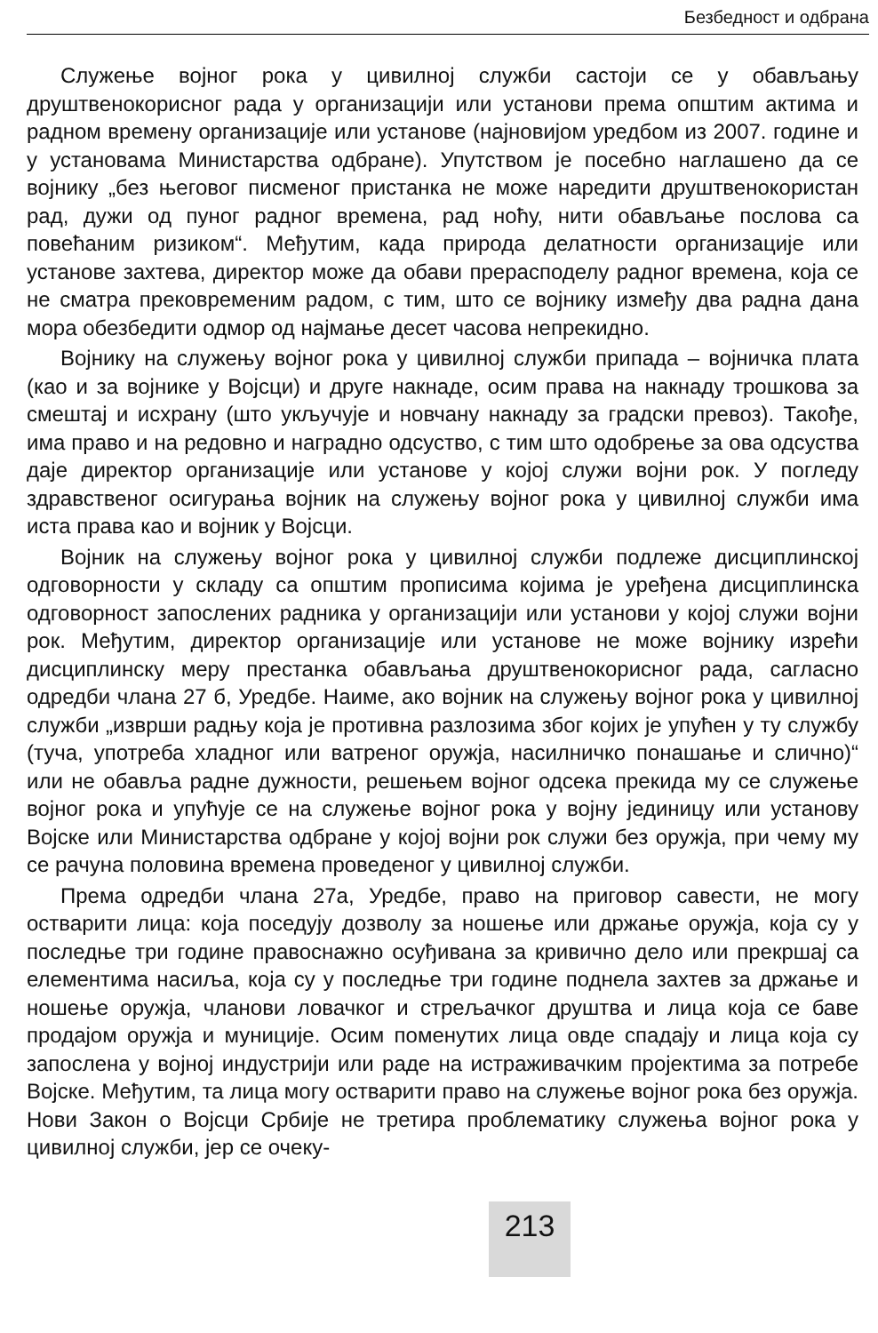Безбедност и одбрана
Служење војног рока у цивилној служби састоји се у обављању друштвенокорисног рада у организацији или установи према општим актима и радном времену организације или установе (најновијом уредбом из 2007. године и у установама Министарства одбране). Упутством је посебно наглашено да се војнику „без његовог писменог пристанка не може наредити друштвенокористан рад, дужи од пуног радног времена, рад ноћу, нити обављање послова са повећаним ризиком“. Међутим, када природа делатности организације или установе захтева, директор може да обави прерасподелу радног времена, која се не сматра прековременим радом, с тим, што се војнику између два радна дана мора обезбедити одмор од најмање десет часова непрекидно.
Војнику на служењу војног рока у цивилној служби припада – војничка плата (као и за војнике у Војсци) и друге накнаде, осим права на накнаду трошкова за смештај и исхрану (што укључује и новчану накнаду за градски превоз). Такође, има право и на редовно и наградно одсуство, с тим што одобрење за ова одсуства даје директор организације или установе у којој служи војни рок. У погледу здравственог осигурања војник на служењу војног рока у цивилној служби има иста права као и војник у Војсци.
Војник на служењу војног рока у цивилној служби подлеже дисциплинској одговорности у складу са општим прописима којима је уређена дисциплинска одговорност запослених радника у организацији или установи у којој служи војни рок. Међутим, директор организације или установе не може војнику изрећи дисциплинску меру престанка обављања друштвенокорисног рада, сагласно одредби члана 27 б, Уредбе. Наиме, ако војник на служењу војног рока у цивилној служби „изврши радњу која је противна разлозима због којих је упућен у ту службу (туча, употреба хладног или ватреног оружја, насилничко понашање и слично)“ или не обавља радне дужности, решењем војног одсека прекида му се служење војног рока и упућује се на служење војног рока у војну јединицу или установу Војске или Министарства одбране у којој војни рок служи без оружја, при чему му се рачуна половина времена проведеног у цивилној служби.
Према одредби члана 27а, Уредбе, право на приговор савести, не могу остварити лица: која поседују дозволу за ношење или држање оружја, која су у последње три године правоснажно осуђивана за кривично дело или прекршај са елементима насиља, која су у последње три године поднела захтев за држање и ношење оружја, чланови ловачког и стрељачког друштва и лица која се баве продајом оружја и муниције. Осим поменутих лица овде спадају и лица која су запослена у војној индустрији или раде на истраживачким пројектима за потребе Војске. Међутим, та лица могу остварити право на служење војног рока без оружја. Нови Закон о Војсци Србије не третира проблематику служења војног рока у цивилној служби, јер се очеку-
213